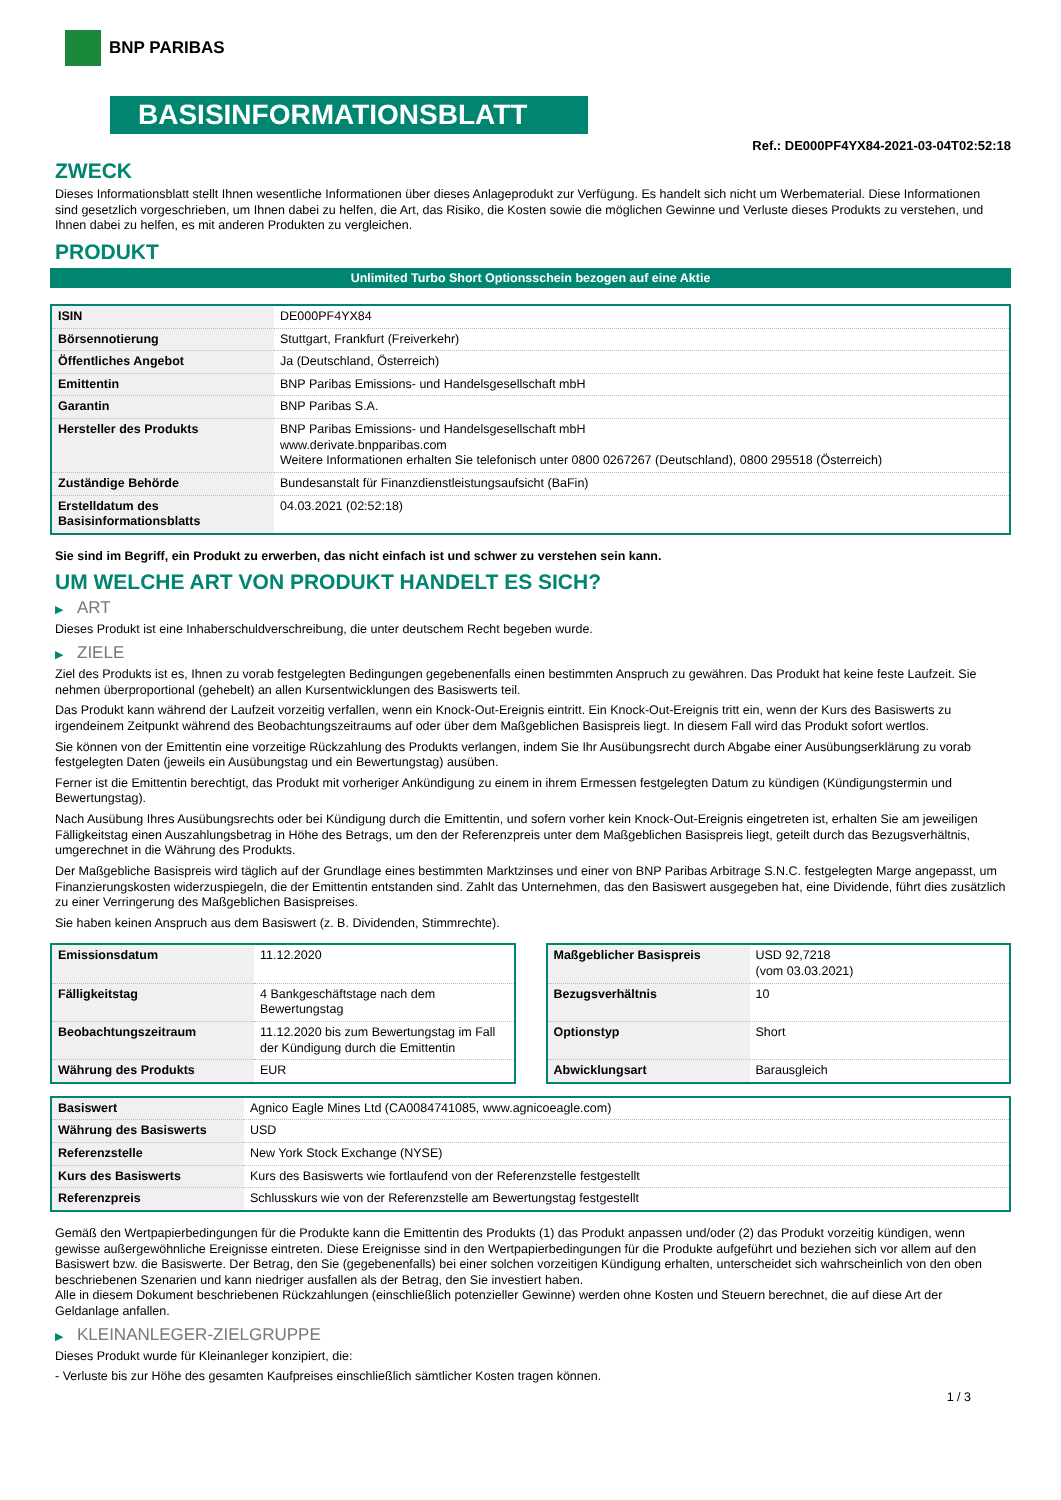BNP PARIBAS
BASISINFORMATIONSBLATT
Ref.: DE000PF4YX84-2021-03-04T02:52:18
ZWECK
Dieses Informationsblatt stellt Ihnen wesentliche Informationen über dieses Anlageprodukt zur Verfügung. Es handelt sich nicht um Werbematerial. Diese Informationen sind gesetzlich vorgeschrieben, um Ihnen dabei zu helfen, die Art, das Risiko, die Kosten sowie die möglichen Gewinne und Verluste dieses Produkts zu verstehen, und Ihnen dabei zu helfen, es mit anderen Produkten zu vergleichen.
PRODUKT
Unlimited Turbo Short Optionsschein bezogen auf eine Aktie
| ISIN | DE000PF4YX84 |
| Börsennotierung | Stuttgart, Frankfurt (Freiverkehr) |
| Öffentliches Angebot | Ja (Deutschland, Österreich) |
| Emittentin | BNP Paribas Emissions- und Handelsgesellschaft mbH |
| Garantin | BNP Paribas S.A. |
| Hersteller des Produkts | BNP Paribas Emissions- und Handelsgesellschaft mbH www.derivate.bnpparibas.com Weitere Informationen erhalten Sie telefonisch unter 0800 0267267 (Deutschland), 0800 295518 (Österreich) |
| Zuständige Behörde | Bundesanstalt für Finanzdienstleistungsaufsicht (BaFin) |
| Erstelldatum des Basisinformationsblatts | 04.03.2021 (02:52:18) |
Sie sind im Begriff, ein Produkt zu erwerben, das nicht einfach ist und schwer zu verstehen sein kann.
UM WELCHE ART VON PRODUKT HANDELT ES SICH?
▶ ART
Dieses Produkt ist eine Inhaberschuldverschreibung, die unter deutschem Recht begeben wurde.
▶ ZIELE
Ziel des Produkts ist es, Ihnen zu vorab festgelegten Bedingungen gegebenenfalls einen bestimmten Anspruch zu gewähren. Das Produkt hat keine feste Laufzeit. Sie nehmen überproportional (gehebelt) an allen Kursentwicklungen des Basiswerts teil.
Das Produkt kann während der Laufzeit vorzeitig verfallen, wenn ein Knock-Out-Ereignis eintritt. Ein Knock-Out-Ereignis tritt ein, wenn der Kurs des Basiswerts zu irgendeinem Zeitpunkt während des Beobachtungszeitraums auf oder über dem Maßgeblichen Basispreis liegt. In diesem Fall wird das Produkt sofort wertlos.
Sie können von der Emittentin eine vorzeitige Rückzahlung des Produkts verlangen, indem Sie Ihr Ausübungsrecht durch Abgabe einer Ausübungserklärung zu vorab festgelegten Daten (jeweils ein Ausübungstag und ein Bewertungstag) ausüben.
Ferner ist die Emittentin berechtigt, das Produkt mit vorheriger Ankündigung zu einem in ihrem Ermessen festgelegten Datum zu kündigen (Kündigungstermin und Bewertungstag).
Nach Ausübung Ihres Ausübungsrechts oder bei Kündigung durch die Emittentin, und sofern vorher kein Knock-Out-Ereignis eingetreten ist, erhalten Sie am jeweiligen Fälligkeitstag einen Auszahlungsbetrag in Höhe des Betrags, um den der Referenzpreis unter dem Maßgeblichen Basispreis liegt, geteilt durch das Bezugsverhältnis, umgerechnet in die Währung des Produkts.
Der Maßgebliche Basispreis wird täglich auf der Grundlage eines bestimmten Marktzinses und einer von BNP Paribas Arbitrage S.N.C. festgelegten Marge angepasst, um Finanzierungskosten widerzuspiegeln, die der Emittentin entstanden sind. Zahlt das Unternehmen, das den Basiswert ausgegeben hat, eine Dividende, führt dies zusätzlich zu einer Verringerung des Maßgeblichen Basispreises.
Sie haben keinen Anspruch aus dem Basiswert (z. B. Dividenden, Stimmrechte).
| Emissionsdatum | 11.12.2020 |
| Fälligkeitstag | 4 Bankgeschäftstage nach dem Bewertungstag |
| Beobachtungszeitraum | 11.12.2020 bis zum Bewertungstag im Fall der Kündigung durch die Emittentin |
| Währung des Produkts | EUR |
| Maßgeblicher Basispreis | USD 92,7218 (vom 03.03.2021) |
| Bezugsverhältnis | 10 |
| Optionstyp | Short |
| Abwicklungsart | Barausgleich |
| Basiswert | Agnico Eagle Mines Ltd (CA0084741085, www.agnicoeagle.com) |
| Währung des Basiswerts | USD |
| Referenzstelle | New York Stock Exchange (NYSE) |
| Kurs des Basiswerts | Kurs des Basiswerts wie fortlaufend von der Referenzstelle festgestellt |
| Referenzpreis | Schlusskurs wie von der Referenzstelle am Bewertungstag festgestellt |
Gemäß den Wertpapierbedingungen für die Produkte kann die Emittentin des Produkts (1) das Produkt anpassen und/oder (2) das Produkt vorzeitig kündigen, wenn gewisse außergewöhnliche Ereignisse eintreten. Diese Ereignisse sind in den Wertpapierbedingungen für die Produkte aufgeführt und beziehen sich vor allem auf den Basiswert bzw. die Basiswerte. Der Betrag, den Sie (gegebenenfalls) bei einer solchen vorzeitigen Kündigung erhalten, unterscheidet sich wahrscheinlich von den oben beschriebenen Szenarien und kann niedriger ausfallen als der Betrag, den Sie investiert haben.
Alle in diesem Dokument beschriebenen Rückzahlungen (einschließlich potenzieller Gewinne) werden ohne Kosten und Steuern berechnet, die auf diese Art der Geldanlage anfallen.
▶ KLEINANLEGER-ZIELGRUPPE
Dieses Produkt wurde für Kleinanleger konzipiert, die:
- Verluste bis zur Höhe des gesamten Kaufpreises einschließlich sämtlicher Kosten tragen können.
1 / 3